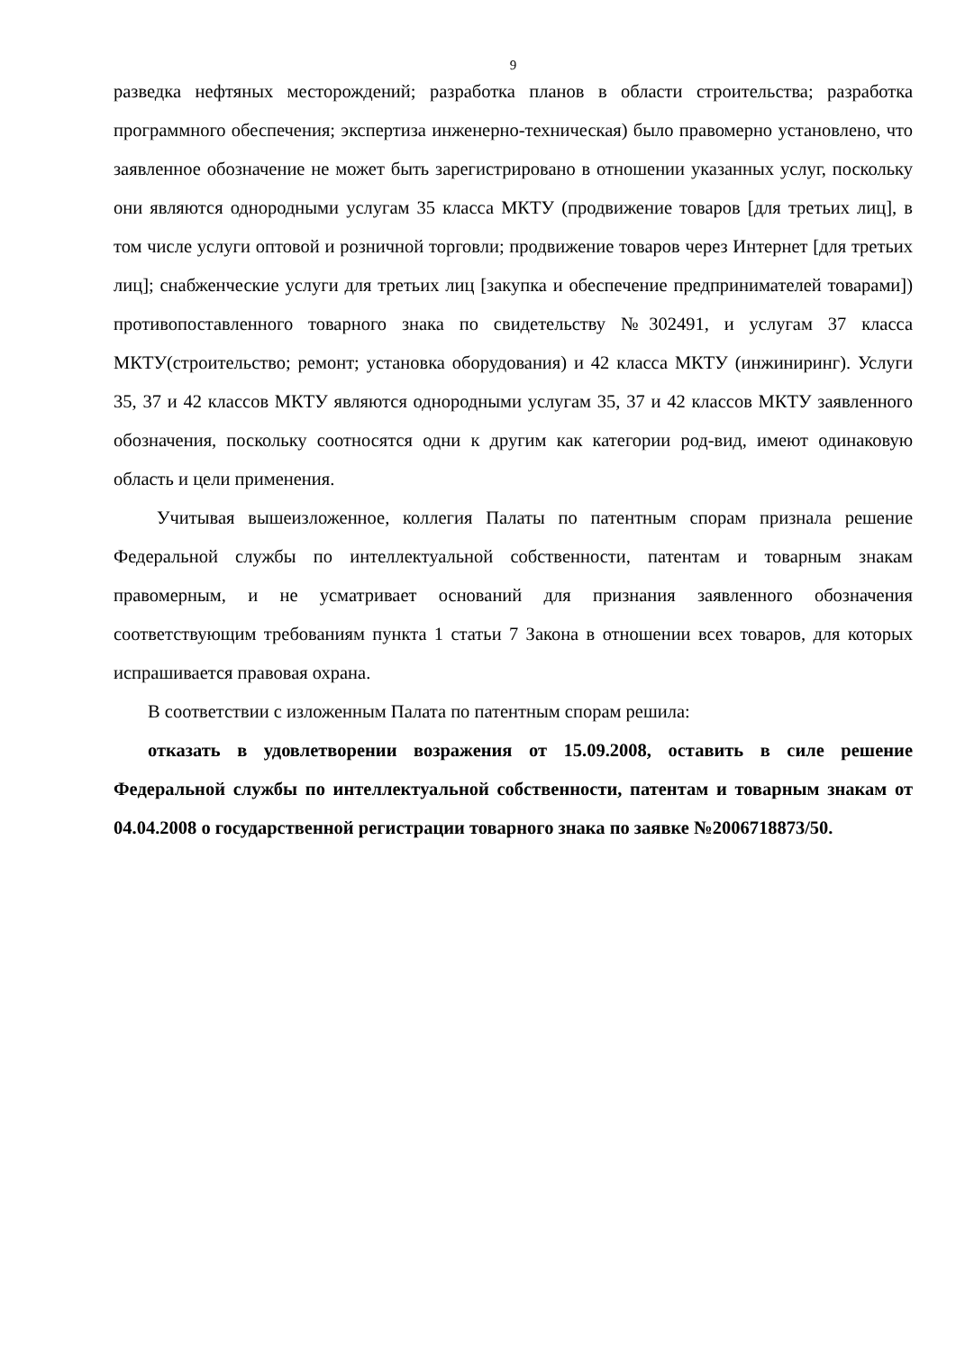9
разведка нефтяных месторождений; разработка планов в области строительства; разработка программного обеспечения; экспертиза инженерно-техническая) было правомерно установлено, что заявленное обозначение не может быть зарегистрировано в отношении указанных услуг, поскольку они являются однородными услугам 35 класса МКТУ (продвижение товаров [для третьих лиц], в том числе услуги оптовой и розничной торговли; продвижение товаров через Интернет [для третьих лиц]; снабженческие услуги для третьих лиц [закупка и обеспечение предпринимателей товарами]) противопоставленного товарного знака по свидетельству №302491, и услугам 37 класса МКТУ(строительство; ремонт; установка оборудования) и 42 класса МКТУ (инжиниринг). Услуги 35, 37 и 42 классов МКТУ являются однородными услугам 35, 37 и 42 классов МКТУ заявленного обозначения, поскольку соотносятся одни к другим как категории род-вид, имеют одинаковую область и цели применения.
Учитывая вышеизложенное, коллегия Палаты по патентным спорам признала решение Федеральной службы по интеллектуальной собственности, патентам и товарным знакам правомерным, и не усматривает оснований для признания заявленного обозначения соответствующим требованиям пункта 1 статьи 7 Закона в отношении всех товаров, для которых испрашивается правовая охрана.
В соответствии с изложенным Палата по патентным спорам решила:
отказать в удовлетворении возражения от 15.09.2008, оставить в силе решение Федеральной службы по интеллектуальной собственности, патентам и товарным знакам от 04.04.2008 о государственной регистрации товарного знака по заявке №2006718873/50.